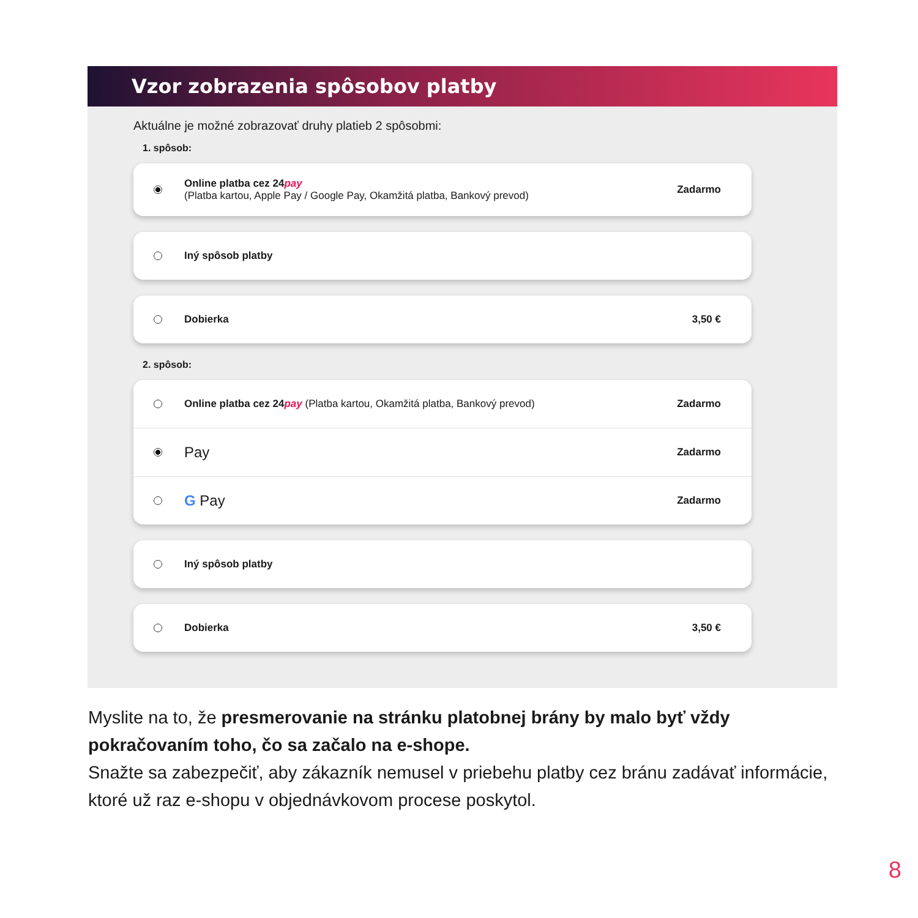Vzor zobrazenia spôsobov platby
Aktuálne je možné zobrazovať druhy platieb 2 spôsobmi:
1. spôsob:
Online platba cez 24pay
(Platba kartou, Apple Pay / Google Pay, Okamžitá platba, Bankový prevod) Zadarmo
Iný spôsob platby
Dobierka 3,50 €
2. spôsob:
Online platba cez 24pay (Platba kartou, Okamžitá platba, Bankový prevod) Zadarmo
Pay Zadarmo
G Pay Zadarmo
Iný spôsob platby
Dobierka 3,50 €
Myslite na to, že presmerovanie na stránku platobnej brány by malo byť vždy pokračovaním toho, čo sa začalo na e-shope.
Snažte sa zabezpečiť, aby zákazník nemusel v priebehu platby cez bránu zadávať informácie, ktoré už raz e-shopu v objednávkovom procese poskytol.
8